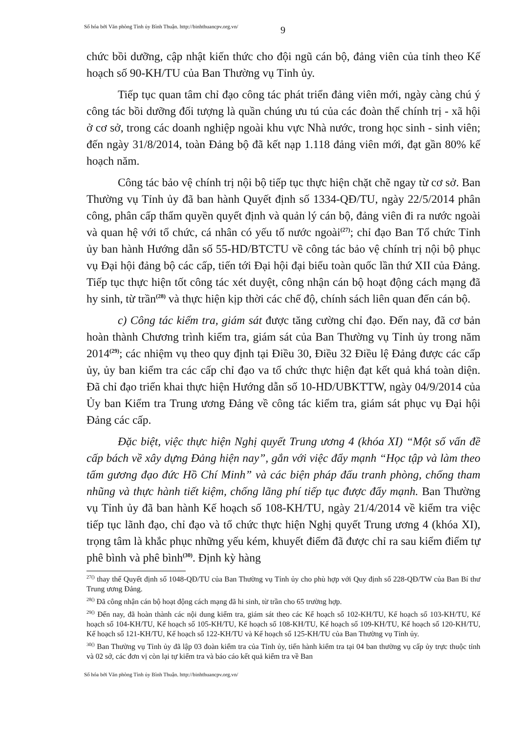Số hóa bởi Văn phòng Tỉnh ủy Bình Thuận. http://binhthuancpv.org.vn/
9
chức bồi dưỡng, cập nhật kiến thức cho đội ngũ cán bộ, đảng viên của tỉnh theo Kế hoạch số 90-KH/TU của Ban Thường vụ Tỉnh ủy.
Tiếp tục quan tâm chỉ đạo công tác phát triển đảng viên mới, ngày càng chú ý công tác bồi dưỡng đối tượng là quần chúng ưu tú của các đoàn thể chính trị - xã hội ở cơ sở, trong các doanh nghiệp ngoài khu vực Nhà nước, trong học sinh - sinh viên; đến ngày 31/8/2014, toàn Đảng bộ đã kết nạp 1.118 đảng viên mới, đạt gần 80% kế hoạch năm.
Công tác bảo vệ chính trị nội bộ tiếp tục thực hiện chặt chẽ ngay từ cơ sở. Ban Thường vụ Tỉnh ủy đã ban hành Quyết định số 1334-QĐ/TU, ngày 22/5/2014 phân công, phân cấp thẩm quyền quyết định và quản lý cán bộ, đảng viên đi ra nước ngoài và quan hệ với tổ chức, cá nhân có yếu tố nước ngoài<sup>(27)</sup>; chỉ đạo Ban Tổ chức Tỉnh ủy ban hành Hướng dẫn số 55-HD/BTCTU về công tác bảo vệ chính trị nội bộ phục vụ Đại hội đảng bộ các cấp, tiến tới Đại hội đại biểu toàn quốc lần thứ XII của Đảng. Tiếp tục thực hiện tốt công tác xét duyệt, công nhận cán bộ hoạt động cách mạng đã hy sinh, từ trần<sup>(28)</sup> và thực hiện kịp thời các chế độ, chính sách liên quan đến cán bộ.
c) Công tác kiểm tra, giám sát được tăng cường chỉ đạo. Đến nay, đã cơ bản hoàn thành Chương trình kiểm tra, giám sát của Ban Thường vụ Tỉnh ủy trong năm 2014<sup>(29)</sup>; các nhiệm vụ theo quy định tại Điều 30, Điều 32 Điều lệ Đảng được các cấp ủy, ủy ban kiểm tra các cấp chỉ đạo va tổ chức thực hiện đạt kết quả khá toàn diện. Đã chỉ đạo triển khai thực hiện Hướng dẫn số 10-HD/UBKTTW, ngày 04/9/2014 của Ủy ban Kiểm tra Trung ương Đảng về công tác kiểm tra, giám sát phục vụ Đại hội Đảng các cấp.
Đặc biệt, việc thực hiện Nghị quyết Trung ương 4 (khóa XI) “Một số vấn đề cấp bách về xây dựng Đảng hiện nay”, gắn với việc đẩy mạnh “Học tập và làm theo tấm gương đạo đức Hồ Chí Minh” và các biện pháp đấu tranh phòng, chống tham nhũng và thực hành tiết kiệm, chống lãng phí tiếp tục được đẩy mạnh. Ban Thường vụ Tỉnh ủy đã ban hành Kế hoạch số 108-KH/TU, ngày 21/4/2014 về kiểm tra việc tiếp tục lãnh đạo, chỉ đạo và tổ chức thực hiện Nghị quyết Trung ương 4 (khóa XI), trọng tâm là khắc phục những yếu kém, khuyết điểm đã được chỉ ra sau kiểm điểm tự phê bình và phê bình<sup>(30)</sup>. Định kỳ hàng
<sup>27()</sup> thay thế Quyết định số 1048-QĐ/TU của Ban Thường vụ Tỉnh ủy cho phù hợp với Quy định số 228-QĐ/TW của Ban Bí thư Trung ương Đảng.
<sup>28()</sup> Đã công nhận cán bộ hoạt động cách mạng đã hi sinh, từ trần cho 65 trường hợp.
<sup>29()</sup> Đến nay, đã hoàn thành các nội dung kiểm tra, giám sát theo các Kế hoạch số 102-KH/TU, Kế hoạch số 103-KH/TU, Kế hoạch số 104-KH/TU, Kế hoạch số 105-KH/TU, Kế hoạch số 108-KH/TU, Kế hoạch số 109-KH/TU, Kế hoạch số 120-KH/TU, Kế hoạch số 121-KH/TU, Kế hoạch số 122-KH/TU và Kế hoạch số 125-KH/TU của Ban Thường vụ Tỉnh ủy.
<sup>30()</sup> Ban Thường vụ Tỉnh ủy đã lập 03 đoàn kiểm tra của Tỉnh ủy, tiến hành kiểm tra tại 04 ban thường vụ cấp ủy trực thuộc tỉnh và 02 sở, các đơn vị còn lại tự kiểm tra và báo cáo kết quả kiểm tra về Ban
Số hóa bởi Văn phòng Tỉnh ủy Bình Thuận. http://binhthuancpv.org.vn/